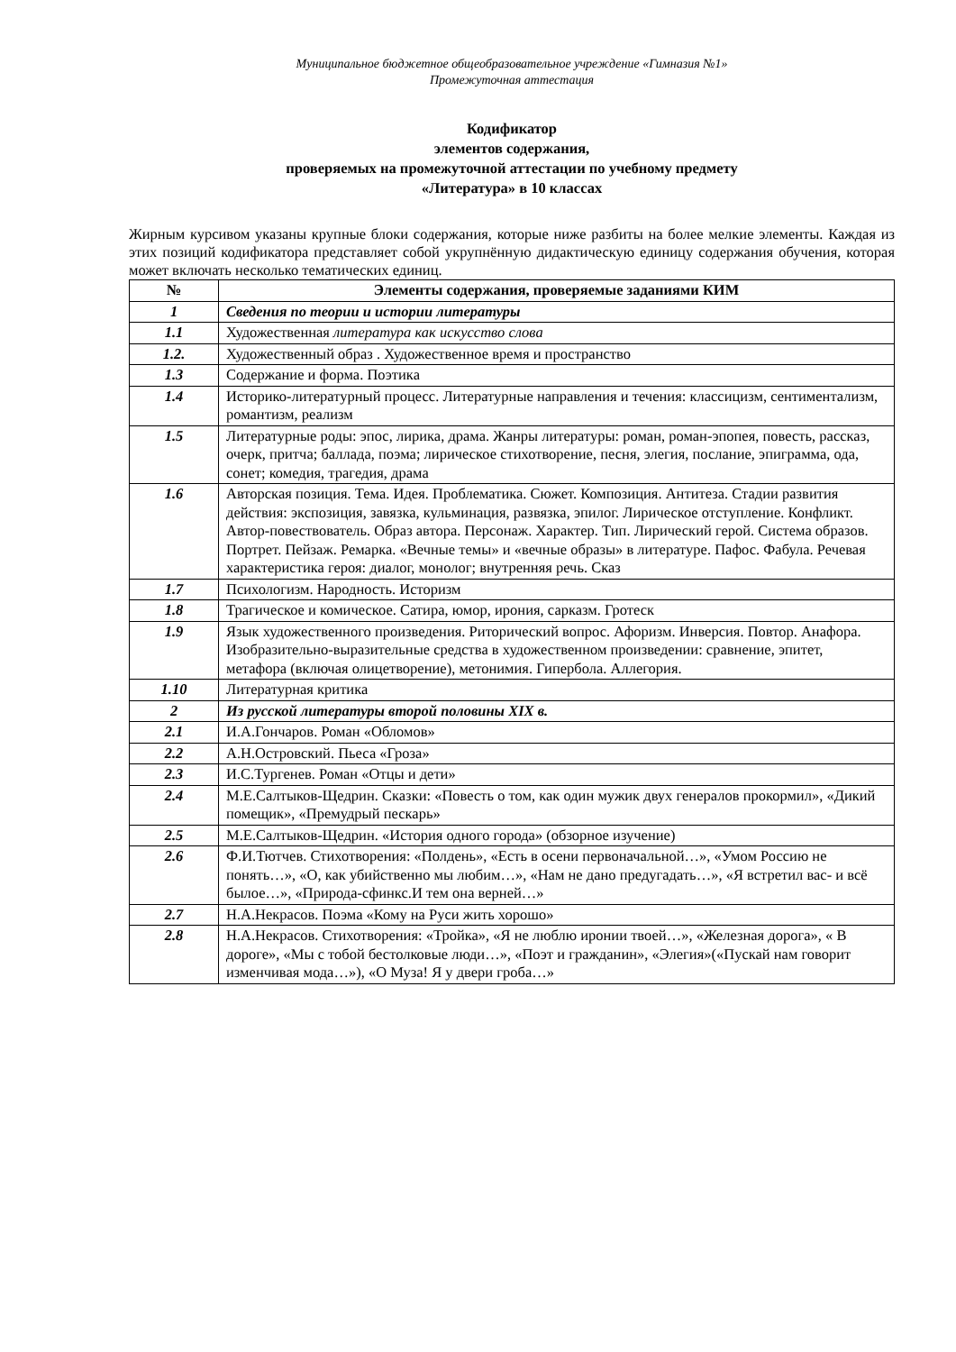Муниципальное бюджетное общеобразовательное учреждение «Гимназия №1»
Промежуточная аттестация
Кодификатор
элементов содержания,
проверяемых на промежуточной аттестации по учебному предмету
«Литература» в 10 классах
Жирным курсивом указаны крупные блоки содержания, которые ниже разбиты на более мелкие элементы. Каждая из этих позиций кодификатора представляет собой укрупнённую дидактическую единицу содержания обучения, которая может включать несколько тематических единиц.
| № | Элементы содержания, проверяемые заданиями КИМ |
| --- | --- |
| 1 | Сведения по теории и истории литературы |
| 1.1 | Художественная литература как искусство слова |
| 1.2. | Художественный образ . Художественное время и пространство |
| 1.3 | Содержание и форма. Поэтика |
| 1.4 | Историко-литературный процесс. Литературные направления и течения: классицизм, сентиментализм, романтизм, реализм |
| 1.5 | Литературные роды: эпос, лирика, драма. Жанры литературы: роман, роман-эпопея, повесть, рассказ, очерк, притча; баллада, поэма; лирическое стихотворение, песня, элегия, послание, эпиграмма, ода, сонет; комедия, трагедия, драма |
| 1.6 | Авторская позиция. Тема. Идея. Проблематика. Сюжет. Композиция. Антитеза. Стадии развития действия: экспозиция, завязка, кульминация, развязка, эпилог. Лирическое отступление. Конфликт. Автор-повествователь. Образ автора. Персонаж. Характер. Тип. Лирический герой. Система образов. Портрет. Пейзаж. Ремарка. «Вечные темы» и «вечные образы» в литературе. Пафос. Фабула. Речевая характеристика героя: диалог, монолог; внутренняя речь. Сказ |
| 1.7 | Психологизм. Народность. Историзм |
| 1.8 | Трагическое и комическое. Сатира, юмор, ирония, сарказм. Гротеск |
| 1.9 | Язык художественного произведения. Риторический вопрос. Афоризм. Инверсия. Повтор. Анафора. Изобразительно-выразительные средства в художественном произведении: сравнение, эпитет, метафора (включая олицетворение), метонимия. Гипербола. Аллегория. |
| 1.10 | Литературная критика |
| 2 | Из русской литературы второй половины XIX в. |
| 2.1 | И.А.Гончаров. Роман «Обломов» |
| 2.2 | А.Н.Островский. Пьеса «Гроза» |
| 2.3 | И.С.Тургенев. Роман «Отцы и дети» |
| 2.4 | М.Е.Салтыков-Щедрин. Сказки: «Повесть о том, как один мужик двух генералов прокормил», «Дикий помещик», «Премудрый пескарь» |
| 2.5 | М.Е.Салтыков-Щедрин. «История одного города» (обзорное изучение) |
| 2.6 | Ф.И.Тютчев. Стихотворения: «Полдень», «Есть в осени первоначальной…», «Умом Россию не понять…», «О, как убийственно мы любим…», «Нам не дано предугадать…», «Я встретил вас- и всё былое…», «Природа-сфинкс.И тем она верней…» |
| 2.7 | Н.А.Некрасов. Поэма «Кому на Руси жить хорошо» |
| 2.8 | Н.А.Некрасов. Стихотворения: «Тройка», «Я не люблю иронии твоей…», «Железная дорога», « В дороге», «Мы с тобой бестолковые люди…», «Поэт и гражданин», «Элегия»(«Пускай нам говорит изменчивая мода…»), «О Муза! Я у двери гроба…» |